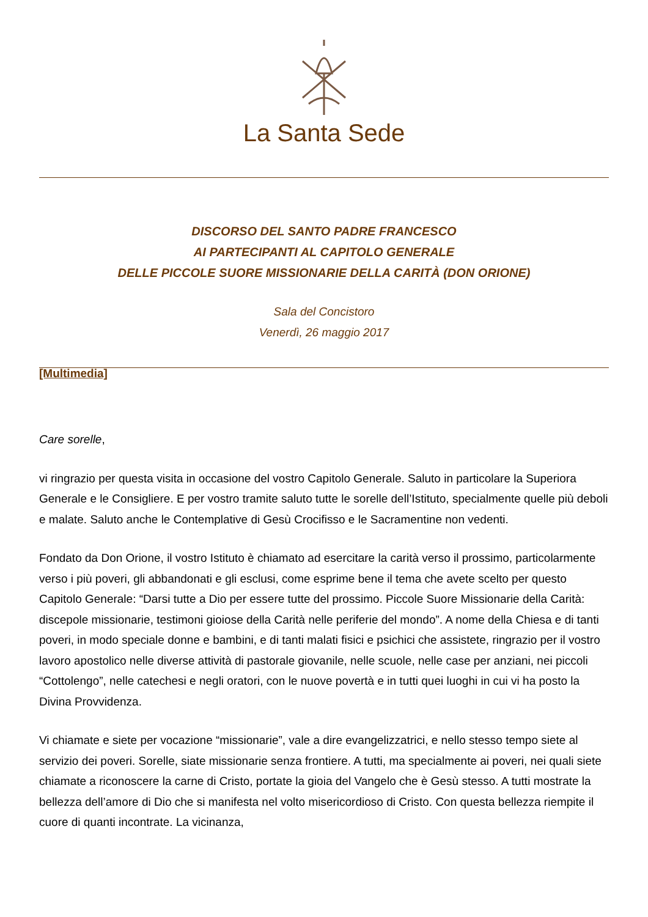La Santa Sede
DISCORSO DEL SANTO PADRE FRANCESCO
AI PARTECIPANTI AL CAPITOLO GENERALE
DELLE PICCOLE SUORE MISSIONARIE DELLA CARITÀ (DON ORIONE)
Sala del Concistoro
Venerdì, 26 maggio 2017
[Multimedia]
Care sorelle,
vi ringrazio per questa visita in occasione del vostro Capitolo Generale. Saluto in particolare la Superiora Generale e le Consigliere. E per vostro tramite saluto tutte le sorelle dell’Istituto, specialmente quelle più deboli e malate. Saluto anche le Contemplative di Gesù Crocifisso e le Sacramentine non vedenti.
Fondato da Don Orione, il vostro Istituto è chiamato ad esercitare la carità verso il prossimo, particolarmente verso i più poveri, gli abbandonati e gli esclusi, come esprime bene il tema che avete scelto per questo Capitolo Generale: “Darsi tutte a Dio per essere tutte del prossimo. Piccole Suore Missionarie della Carità: discepole missionarie, testimoni gioiose della Carità nelle periferie del mondo”. A nome della Chiesa e di tanti poveri, in modo speciale donne e bambini, e di tanti malati fisici e psichici che assistete, ringrazio per il vostro lavoro apostolico nelle diverse attività di pastorale giovanile, nelle scuole, nelle case per anziani, nei piccoli “Cottolengo”, nelle catechesi e negli oratori, con le nuove povertà e in tutti quei luoghi in cui vi ha posto la Divina Provvidenza.
Vi chiamate e siete per vocazione “missionarie”, vale a dire evangelizzatrici, e nello stesso tempo siete al servizio dei poveri. Sorelle, siate missionarie senza frontiere. A tutti, ma specialmente ai poveri, nei quali siete chiamate a riconoscere la carne di Cristo, portate la gioia del Vangelo che è Gesù stesso. A tutti mostrate la bellezza dell’amore di Dio che si manifesta nel volto misericordioso di Cristo. Con questa bellezza riempite il cuore di quanti incontrate. La vicinanza,